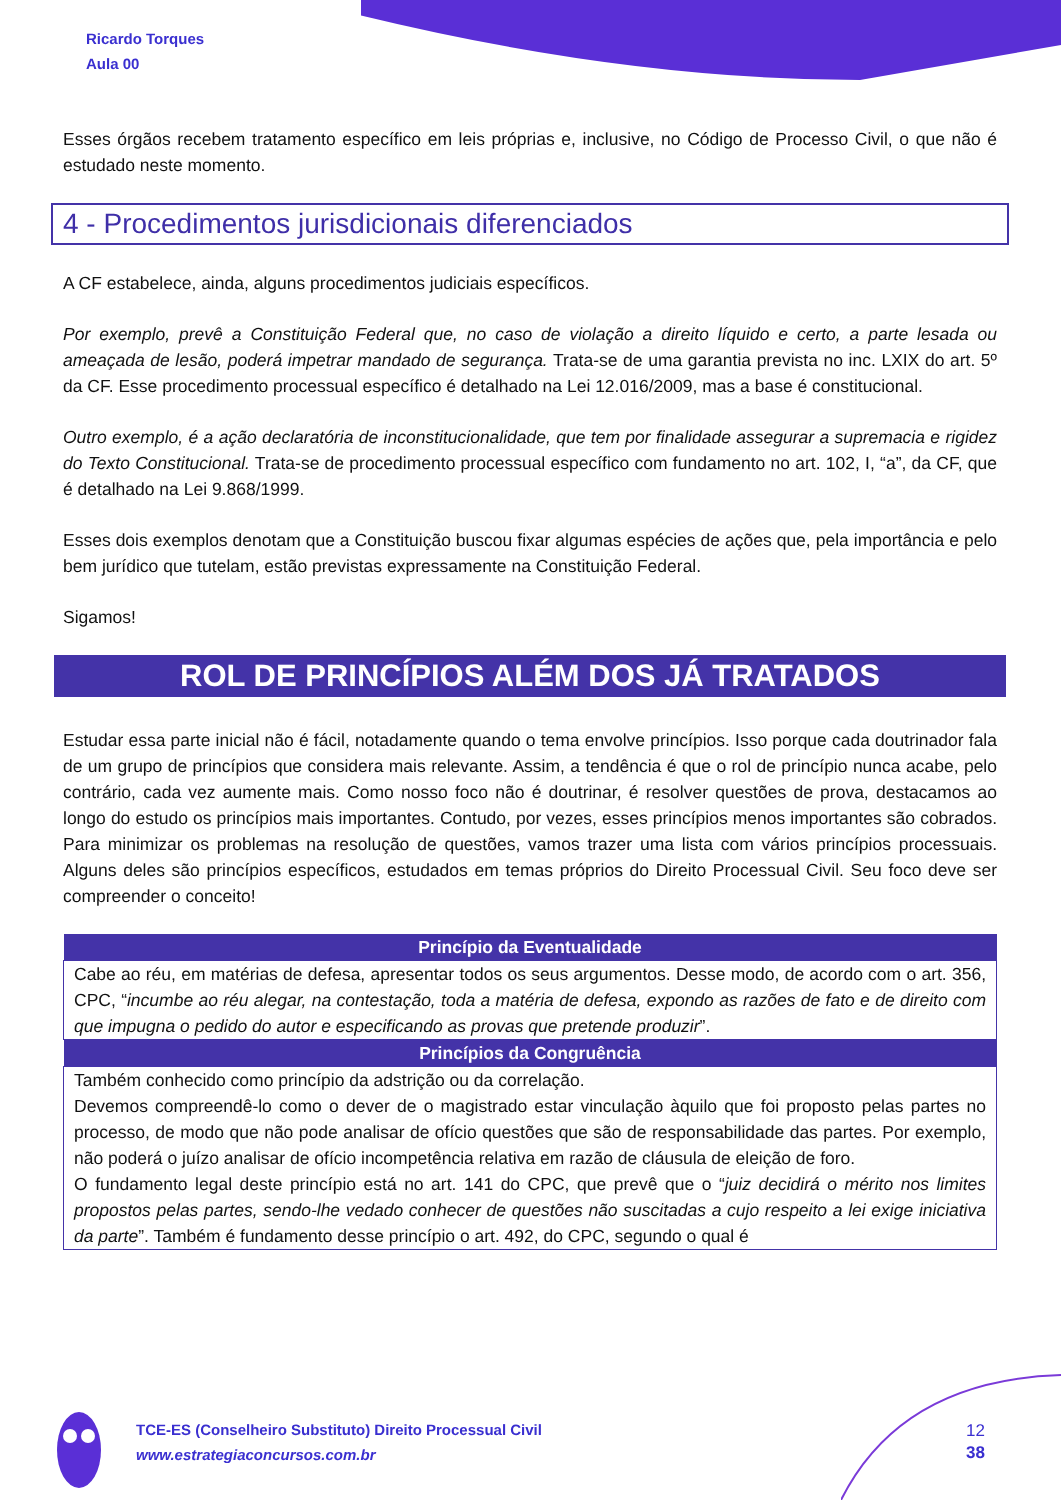Ricardo Torques
Aula 00
Esses órgãos recebem tratamento específico em leis próprias e, inclusive, no Código de Processo Civil, o que não é estudado neste momento.
4 - Procedimentos jurisdicionais diferenciados
A CF estabelece, ainda, alguns procedimentos judiciais específicos.
Por exemplo, prevê a Constituição Federal que, no caso de violação a direito líquido e certo, a parte lesada ou ameaçada de lesão, poderá impetrar mandado de segurança. Trata-se de uma garantia prevista no inc. LXIX do art. 5º da CF. Esse procedimento processual específico é detalhado na Lei 12.016/2009, mas a base é constitucional.
Outro exemplo, é a ação declaratória de inconstitucionalidade, que tem por finalidade assegurar a supremacia e rigidez do Texto Constitucional. Trata-se de procedimento processual específico com fundamento no art. 102, I, “a”, da CF, que é detalhado na Lei 9.868/1999.
Esses dois exemplos denotam que a Constituição buscou fixar algumas espécies de ações que, pela importância e pelo bem jurídico que tutelam, estão previstas expressamente na Constituição Federal.
Sigamos!
ROL DE PRINCÍPIOS ALÉM DOS JÁ TRATADOS
Estudar essa parte inicial não é fácil, notadamente quando o tema envolve princípios. Isso porque cada doutrinador fala de um grupo de princípios que considera mais relevante. Assim, a tendência é que o rol de princípio nunca acabe, pelo contrário, cada vez aumente mais. Como nosso foco não é doutrinar, é resolver questões de prova, destacamos ao longo do estudo os princípios mais importantes. Contudo, por vezes, esses princípios menos importantes são cobrados. Para minimizar os problemas na resolução de questões, vamos trazer uma lista com vários princípios processuais. Alguns deles são princípios específicos, estudados em temas próprios do Direito Processual Civil. Seu foco deve ser compreender o conceito!
| Princípio da Eventualidade |
| --- |
| Cabe ao réu, em matérias de defesa, apresentar todos os seus argumentos. Desse modo, de acordo com o art. 356, CPC, “ incumbe ao réu alegar, na contestação, toda a matéria de defesa, expondo as razões de fato e de direito com que impugna o pedido do autor e especificando as provas que pretende produzir ”. |
| Princípios da Congruência |
| Também conhecido como princípio da adstrição ou da correlação. Devemos compreendê-lo como o dever de o magistrado estar vinculação àquilo que foi proposto pelas partes no processo, de modo que não pode analisar de ofício questões que são de responsabilidade das partes. Por exemplo, não poderá o juízo analisar de ofício incompetência relativa em razão de cláusula de eleição de foro. O fundamento legal deste princípio está no art. 141 do CPC, que prevê que o “ juiz decidirá o mérito nos limites propostos pelas partes, sendo-lhe vedado conhecer de questões não suscitadas a cujo respeito a lei exige iniciativa da parte ”. Também é fundamento desse princípio o art. 492, do CPC, segundo o qual é |
TCE-ES (Conselheiro Substituto) Direito Processual Civil
www.estrategiaconcursos.com.br
12
38